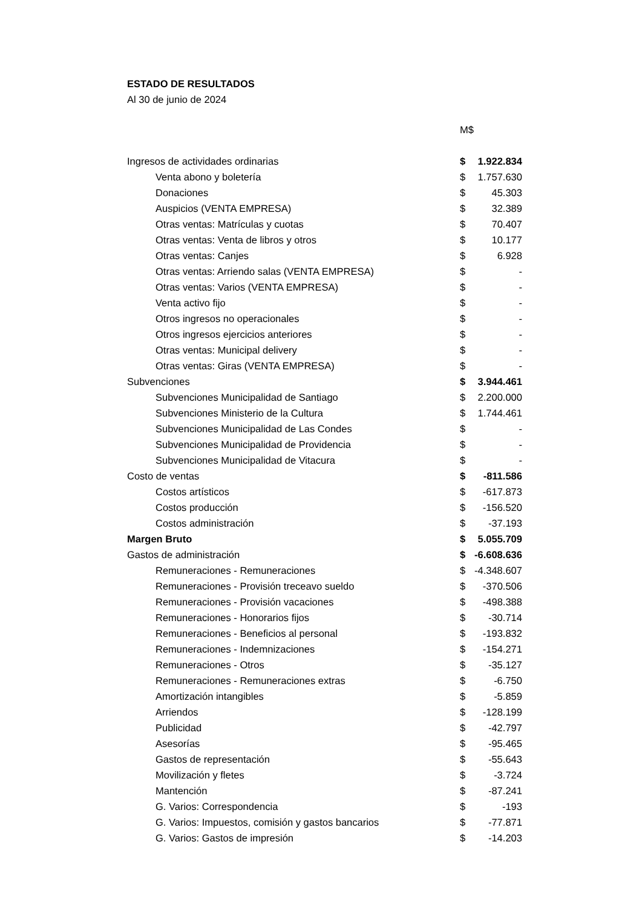ESTADO DE RESULTADOS
Al 30 de junio de 2024
| | M$ | |
| Ingresos de actividades ordinarias | $ | 1.922.834 |
| Venta abono y boletería | $ | 1.757.630 |
| Donaciones | $ | 45.303 |
| Auspicios (VENTA EMPRESA) | $ | 32.389 |
| Otras ventas: Matrículas y cuotas | $ | 70.407 |
| Otras ventas: Venta de libros y otros | $ | 10.177 |
| Otras ventas: Canjes | $ | 6.928 |
| Otras ventas: Arriendo salas (VENTA EMPRESA) | $ | - |
| Otras ventas: Varios (VENTA EMPRESA) | $ | - |
| Venta activo fijo | $ | - |
| Otros ingresos no operacionales | $ | - |
| Otros ingresos ejercicios anteriores | $ | - |
| Otras ventas: Municipal delivery | $ | - |
| Otras ventas: Giras (VENTA EMPRESA) | $ | - |
| Subvenciones | $ | 3.944.461 |
| Subvenciones Municipalidad de Santiago | $ | 2.200.000 |
| Subvenciones Ministerio de la Cultura | $ | 1.744.461 |
| Subvenciones Municipalidad de Las Condes | $ | - |
| Subvenciones Municipalidad de Providencia | $ | - |
| Subvenciones Municipalidad de Vitacura | $ | - |
| Costo de ventas | $ | -811.586 |
| Costos artísticos | $ | -617.873 |
| Costos producción | $ | -156.520 |
| Costos administración | $ | -37.193 |
| Margen Bruto | $ | 5.055.709 |
| Gastos de administración | $ | -6.608.636 |
| Remuneraciones - Remuneraciones | $ | -4.348.607 |
| Remuneraciones - Provisión treceavo sueldo | $ | -370.506 |
| Remuneraciones - Provisión vacaciones | $ | -498.388 |
| Remuneraciones - Honorarios fijos | $ | -30.714 |
| Remuneraciones - Beneficios al personal | $ | -193.832 |
| Remuneraciones - Indemnizaciones | $ | -154.271 |
| Remuneraciones - Otros | $ | -35.127 |
| Remuneraciones - Remuneraciones extras | $ | -6.750 |
| Amortización intangibles | $ | -5.859 |
| Arriendos | $ | -128.199 |
| Publicidad | $ | -42.797 |
| Asesorías | $ | -95.465 |
| Gastos de representación | $ | -55.643 |
| Movilización y fletes | $ | -3.724 |
| Mantención | $ | -87.241 |
| G. Varios: Correspondencia | $ | -193 |
| G. Varios: Impuestos, comisión y gastos bancarios | $ | -77.871 |
| G. Varios: Gastos de impresión | $ | -14.203 |